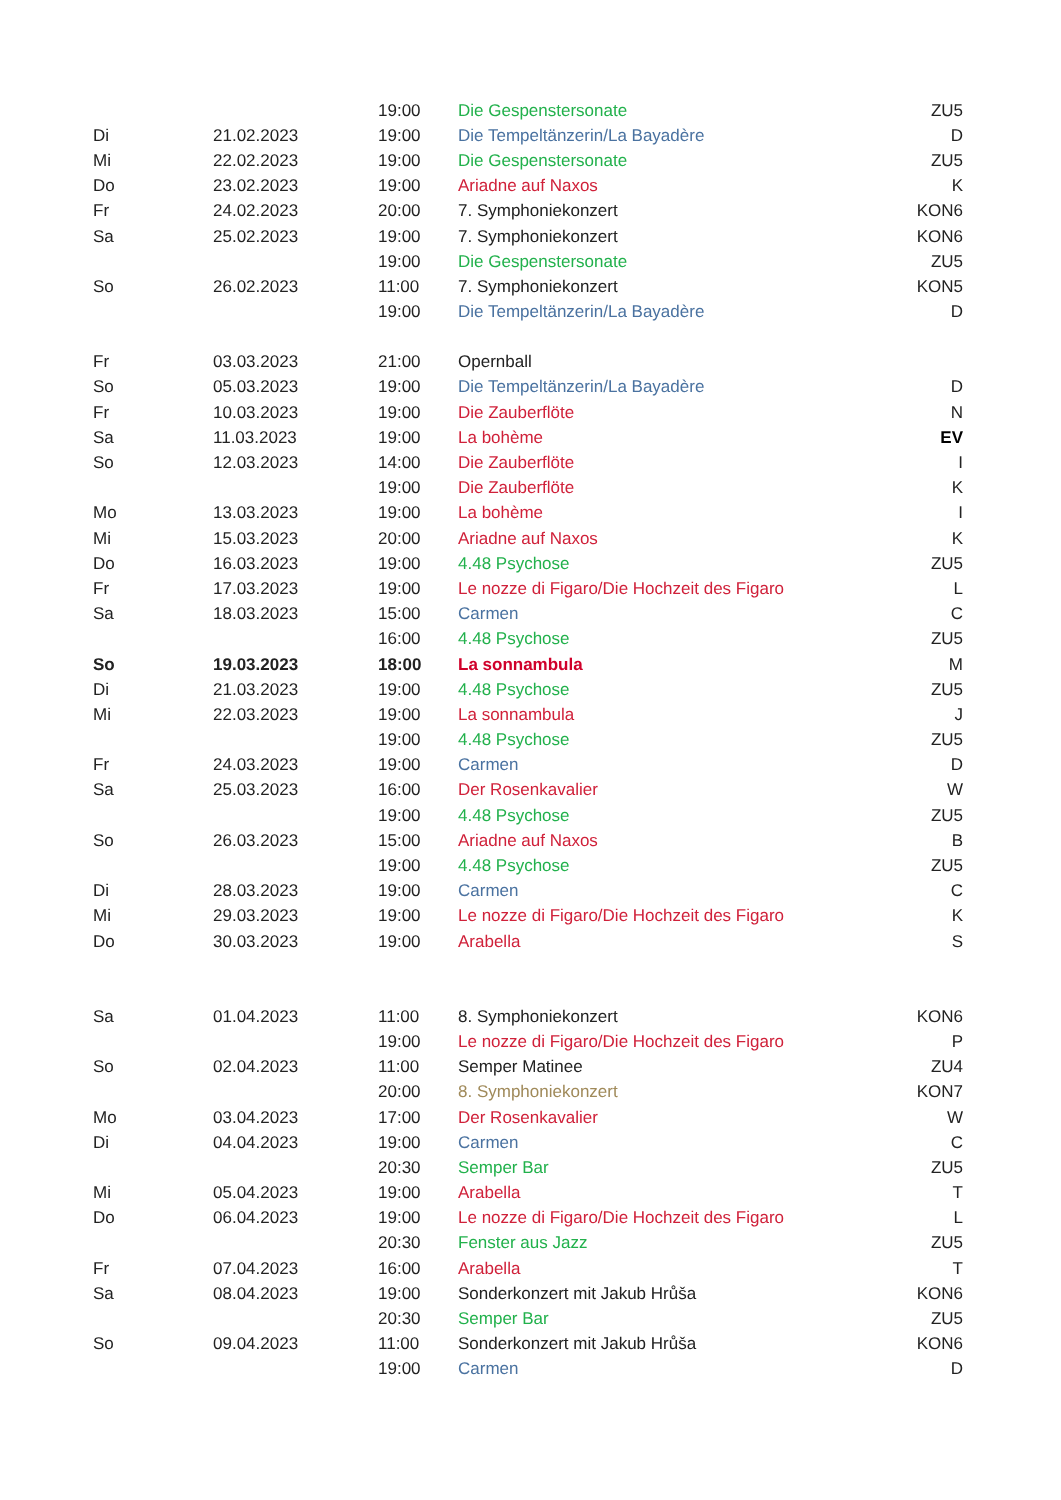| | | 19:00 | Die Gespenstersonate | ZU5 |
| Di | 21.02.2023 | 19:00 | Die Tempeltänzerin/La Bayadère | D |
| Mi | 22.02.2023 | 19:00 | Die Gespenstersonate | ZU5 |
| Do | 23.02.2023 | 19:00 | Ariadne auf Naxos | K |
| Fr | 24.02.2023 | 20:00 | 7. Symphoniekonzert | KON6 |
| Sa | 25.02.2023 | 19:00 | 7. Symphoniekonzert | KON6 |
| | | 19:00 | Die Gespenstersonate | ZU5 |
| So | 26.02.2023 | 11:00 | 7. Symphoniekonzert | KON5 |
| | | 19:00 | Die Tempeltänzerin/La Bayadère | D |
| Fr | 03.03.2023 | 21:00 | Opernball | |
| So | 05.03.2023 | 19:00 | Die Tempeltänzerin/La Bayadère | D |
| Fr | 10.03.2023 | 19:00 | Die Zauberflöte | N |
| Sa | 11.03.2023 | 19:00 | La bohème | EV |
| So | 12.03.2023 | 14:00 | Die Zauberflöte | I |
| | | 19:00 | Die Zauberflöte | K |
| Mo | 13.03.2023 | 19:00 | La bohème | I |
| Mi | 15.03.2023 | 20:00 | Ariadne auf Naxos | K |
| Do | 16.03.2023 | 19:00 | 4.48 Psychose | ZU5 |
| Fr | 17.03.2023 | 19:00 | Le nozze di Figaro/Die Hochzeit des Figaro | L |
| Sa | 18.03.2023 | 15:00 | Carmen | C |
| | | 16:00 | 4.48 Psychose | ZU5 |
| So | 19.03.2023 | 18:00 | La sonnambula | M |
| Di | 21.03.2023 | 19:00 | 4.48 Psychose | ZU5 |
| Mi | 22.03.2023 | 19:00 | La sonnambula | J |
| | | 19:00 | 4.48 Psychose | ZU5 |
| Fr | 24.03.2023 | 19:00 | Carmen | D |
| Sa | 25.03.2023 | 16:00 | Der Rosenkavalier | W |
| | | 19:00 | 4.48 Psychose | ZU5 |
| So | 26.03.2023 | 15:00 | Ariadne auf Naxos | B |
| | | 19:00 | 4.48 Psychose | ZU5 |
| Di | 28.03.2023 | 19:00 | Carmen | C |
| Mi | 29.03.2023 | 19:00 | Le nozze di Figaro/Die Hochzeit des Figaro | K |
| Do | 30.03.2023 | 19:00 | Arabella | S |
| Sa | 01.04.2023 | 11:00 | 8. Symphoniekonzert | KON6 |
| | | 19:00 | Le nozze di Figaro/Die Hochzeit des Figaro | P |
| So | 02.04.2023 | 11:00 | Semper Matinee | ZU4 |
| | | 20:00 | 8. Symphoniekonzert | KON7 |
| Mo | 03.04.2023 | 17:00 | Der Rosenkavalier | W |
| Di | 04.04.2023 | 19:00 | Carmen | C |
| | | 20:30 | Semper Bar | ZU5 |
| Mi | 05.04.2023 | 19:00 | Arabella | T |
| Do | 06.04.2023 | 19:00 | Le nozze di Figaro/Die Hochzeit des Figaro | L |
| | | 20:30 | Fenster aus Jazz | ZU5 |
| Fr | 07.04.2023 | 16:00 | Arabella | T |
| Sa | 08.04.2023 | 19:00 | Sonderkonzert mit Jakub Hrůša | KON6 |
| | | 20:30 | Semper Bar | ZU5 |
| So | 09.04.2023 | 11:00 | Sonderkonzert mit Jakub Hrůša | KON6 |
| | | 19:00 | Carmen | D |